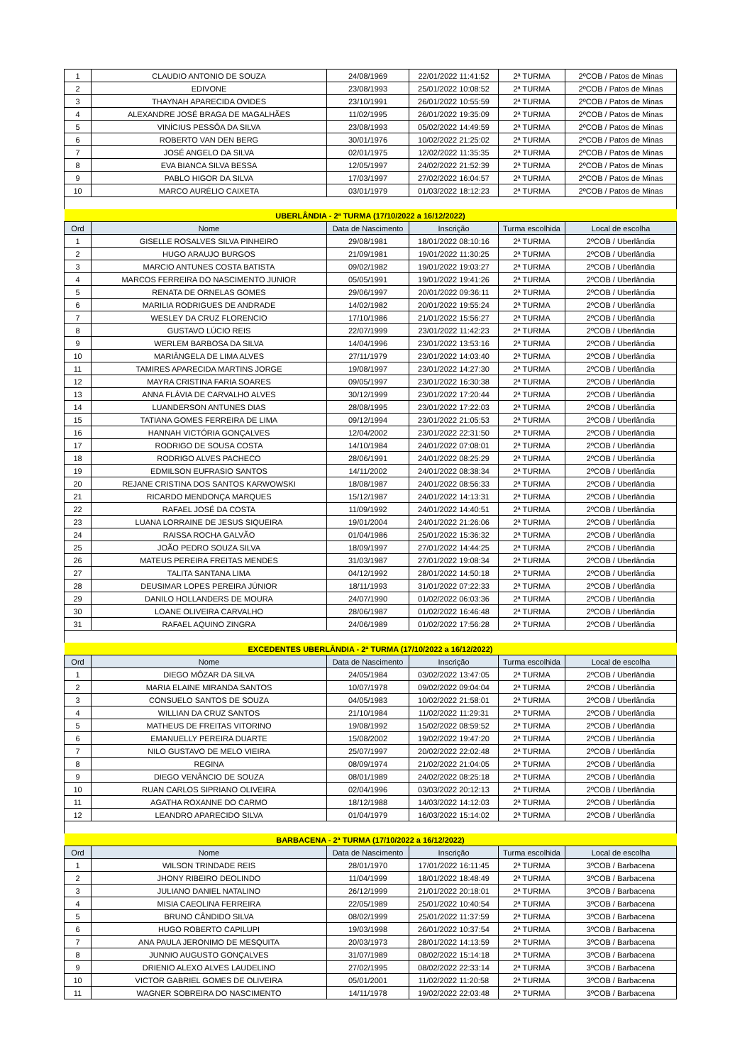| 1 | CLAUDIO ANTONIO DE SOUZA | 24/08/1969 | 22/01/2022 11:41:52 | 2ª TURMA | 2ºCOB / Patos de Minas |
| 2 | EDIVONE | 23/08/1993 | 25/01/2022 10:08:52 | 2ª TURMA | 2ºCOB / Patos de Minas |
| 3 | THAYNAH APARECIDA OVIDES | 23/10/1991 | 26/01/2022 10:55:59 | 2ª TURMA | 2ºCOB / Patos de Minas |
| 4 | ALEXANDRE JOSÉ BRAGA DE MAGALHÃES | 11/02/1995 | 26/01/2022 19:35:09 | 2ª TURMA | 2ºCOB / Patos de Minas |
| 5 | VINÍCIUS PESSÔA DA SILVA | 23/08/1993 | 05/02/2022 14:49:59 | 2ª TURMA | 2ºCOB / Patos de Minas |
| 6 | ROBERTO VAN DEN BERG | 30/01/1976 | 10/02/2022 21:25:02 | 2ª TURMA | 2ºCOB / Patos de Minas |
| 7 | JOSÉ ANGELO DA SILVA | 02/01/1975 | 12/02/2022 11:35:35 | 2ª TURMA | 2ºCOB / Patos de Minas |
| 8 | EVA BIANCA SILVA BESSA | 12/05/1997 | 24/02/2022 21:52:39 | 2ª TURMA | 2ºCOB / Patos de Minas |
| 9 | PABLO HIGOR DA SILVA | 17/03/1997 | 27/02/2022 16:04:57 | 2ª TURMA | 2ºCOB / Patos de Minas |
| 10 | MARCO AURÉLIO CAIXETA | 03/01/1979 | 01/03/2022 18:12:23 | 2ª TURMA | 2ºCOB / Patos de Minas |
| UBERLÂNDIA - 2ª TURMA (17/10/2022 a 16/12/2022) | | | | | |
| Ord | Nome | Data de Nascimento | Inscrição | Turma escolhida | Local de escolha |
| 1 | GISELLE ROSALVES SILVA PINHEIRO | 29/08/1981 | 18/01/2022 08:10:16 | 2ª TURMA | 2ºCOB / Uberlândia |
| 2 | HUGO ARAUJO BURGOS | 21/09/1981 | 19/01/2022 11:30:25 | 2ª TURMA | 2ºCOB / Uberlândia |
| 3 | MARCIO ANTUNES COSTA BATISTA | 09/02/1982 | 19/01/2022 19:03:27 | 2ª TURMA | 2ºCOB / Uberlândia |
| 4 | MARCOS FERREIRA DO NASCIMENTO JUNIOR | 05/05/1991 | 19/01/2022 19:41:26 | 2ª TURMA | 2ºCOB / Uberlândia |
| 5 | RENATA DE ORNELAS GOMES | 29/06/1997 | 20/01/2022 09:36:11 | 2ª TURMA | 2ºCOB / Uberlândia |
| 6 | MARILIA RODRIGUES DE ANDRADE | 14/02/1982 | 20/01/2022 19:55:24 | 2ª TURMA | 2ºCOB / Uberlândia |
| 7 | WESLEY DA CRUZ FLORENCIO | 17/10/1986 | 21/01/2022 15:56:27 | 2ª TURMA | 2ºCOB / Uberlândia |
| 8 | GUSTAVO LÚCIO REIS | 22/07/1999 | 23/01/2022 11:42:23 | 2ª TURMA | 2ºCOB / Uberlândia |
| 9 | WERLEM BARBOSA DA SILVA | 14/04/1996 | 23/01/2022 13:53:16 | 2ª TURMA | 2ºCOB / Uberlândia |
| 10 | MARIÂNGELA DE LIMA ALVES | 27/11/1979 | 23/01/2022 14:03:40 | 2ª TURMA | 2ºCOB / Uberlândia |
| 11 | TAMIRES APARECIDA MARTINS JORGE | 19/08/1997 | 23/01/2022 14:27:30 | 2ª TURMA | 2ºCOB / Uberlândia |
| 12 | MAYRA CRISTINA FARIA SOARES | 09/05/1997 | 23/01/2022 16:30:38 | 2ª TURMA | 2ºCOB / Uberlândia |
| 13 | ANNA FLÁVIA DE CARVALHO ALVES | 30/12/1999 | 23/01/2022 17:20:44 | 2ª TURMA | 2ºCOB / Uberlândia |
| 14 | LUANDERSON ANTUNES DIAS | 28/08/1995 | 23/01/2022 17:22:03 | 2ª TURMA | 2ºCOB / Uberlândia |
| 15 | TATIANA GOMES FERREIRA DE LIMA | 09/12/1994 | 23/01/2022 21:05:53 | 2ª TURMA | 2ºCOB / Uberlândia |
| 16 | HANNAH VICTÓRIA GONÇALVES | 12/04/2002 | 23/01/2022 22:31:50 | 2ª TURMA | 2ºCOB / Uberlândia |
| 17 | RODRIGO DE SOUSA COSTA | 14/10/1984 | 24/01/2022 07:08:01 | 2ª TURMA | 2ºCOB / Uberlândia |
| 18 | RODRIGO ALVES PACHECO | 28/06/1991 | 24/01/2022 08:25:29 | 2ª TURMA | 2ºCOB / Uberlândia |
| 19 | EDMILSON EUFRASIO SANTOS | 14/11/2002 | 24/01/2022 08:38:34 | 2ª TURMA | 2ºCOB / Uberlândia |
| 20 | REJANE CRISTINA DOS SANTOS KARWOWSKI | 18/08/1987 | 24/01/2022 08:56:33 | 2ª TURMA | 2ºCOB / Uberlândia |
| 21 | RICARDO MENDONÇA MARQUES | 15/12/1987 | 24/01/2022 14:13:31 | 2ª TURMA | 2ºCOB / Uberlândia |
| 22 | RAFAEL JOSÉ DA COSTA | 11/09/1992 | 24/01/2022 14:40:51 | 2ª TURMA | 2ºCOB / Uberlândia |
| 23 | LUANA LORRAINE DE JESUS SIQUEIRA | 19/01/2004 | 24/01/2022 21:26:06 | 2ª TURMA | 2ºCOB / Uberlândia |
| 24 | RAISSA ROCHA GALVÃO | 01/04/1986 | 25/01/2022 15:36:32 | 2ª TURMA | 2ºCOB / Uberlândia |
| 25 | JOÃO PEDRO SOUZA SILVA | 18/09/1997 | 27/01/2022 14:44:25 | 2ª TURMA | 2ºCOB / Uberlândia |
| 26 | MATEUS PEREIRA FREITAS MENDES | 31/03/1987 | 27/01/2022 19:08:34 | 2ª TURMA | 2ºCOB / Uberlândia |
| 27 | TALITA SANTANA LIMA | 04/12/1992 | 28/01/2022 14:50:18 | 2ª TURMA | 2ºCOB / Uberlândia |
| 28 | DEUSIMAR LOPES PEREIRA JÚNIOR | 18/11/1993 | 31/01/2022 07:22:33 | 2ª TURMA | 2ºCOB / Uberlândia |
| 29 | DANILO HOLLANDERS DE MOURA | 24/07/1990 | 01/02/2022 06:03:36 | 2ª TURMA | 2ºCOB / Uberlândia |
| 30 | LOANE OLIVEIRA CARVALHO | 28/06/1987 | 01/02/2022 16:46:48 | 2ª TURMA | 2ºCOB / Uberlândia |
| 31 | RAFAEL AQUINO ZINGRA | 24/06/1989 | 01/02/2022 17:56:28 | 2ª TURMA | 2ºCOB / Uberlândia |
| EXCEDENTES UBERLÂNDIA - 2ª TURMA (17/10/2022 a 16/12/2022) | | | | | |
| Ord | Nome | Data de Nascimento | Inscrição | Turma escolhida | Local de escolha |
| 1 | DIEGO MÔZAR DA SILVA | 24/05/1984 | 03/02/2022 13:47:05 | 2ª TURMA | 2ºCOB / Uberlândia |
| 2 | MARIA ELAINE MIRANDA SANTOS | 10/07/1978 | 09/02/2022 09:04:04 | 2ª TURMA | 2ºCOB / Uberlândia |
| 3 | CONSUELO SANTOS DE SOUZA | 04/05/1983 | 10/02/2022 21:58:01 | 2ª TURMA | 2ºCOB / Uberlândia |
| 4 | WILLIAN DA CRUZ SANTOS | 21/10/1984 | 11/02/2022 11:29:31 | 2ª TURMA | 2ºCOB / Uberlândia |
| 5 | MATHEUS DE FREITAS VITORINO | 19/08/1992 | 15/02/2022 08:59:52 | 2ª TURMA | 2ºCOB / Uberlândia |
| 6 | EMANUELLY PEREIRA DUARTE | 15/08/2002 | 19/02/2022 19:47:20 | 2ª TURMA | 2ºCOB / Uberlândia |
| 7 | NILO GUSTAVO DE MELO VIEIRA | 25/07/1997 | 20/02/2022 22:02:48 | 2ª TURMA | 2ºCOB / Uberlândia |
| 8 | REGINA | 08/09/1974 | 21/02/2022 21:04:05 | 2ª TURMA | 2ºCOB / Uberlândia |
| 9 | DIEGO VENÂNCIO DE SOUZA | 08/01/1989 | 24/02/2022 08:25:18 | 2ª TURMA | 2ºCOB / Uberlândia |
| 10 | RUAN CARLOS SIPRIANO OLIVEIRA | 02/04/1996 | 03/03/2022 20:12:13 | 2ª TURMA | 2ºCOB / Uberlândia |
| 11 | AGATHA ROXANNE DO CARMO | 18/12/1988 | 14/03/2022 14:12:03 | 2ª TURMA | 2ºCOB / Uberlândia |
| 12 | LEANDRO APARECIDO SILVA | 01/04/1979 | 16/03/2022 15:14:02 | 2ª TURMA | 2ºCOB / Uberlândia |
| BARBACENA - 2ª TURMA (17/10/2022 a 16/12/2022) | | | | | |
| Ord | Nome | Data de Nascimento | Inscrição | Turma escolhida | Local de escolha |
| 1 | WILSON TRINDADE REIS | 28/01/1970 | 17/01/2022 16:11:45 | 2ª TURMA | 3ºCOB / Barbacena |
| 2 | JHONY RIBEIRO DEOLINDO | 11/04/1999 | 18/01/2022 18:48:49 | 2ª TURMA | 3ºCOB / Barbacena |
| 3 | JULIANO DANIEL NATALINO | 26/12/1999 | 21/01/2022 20:18:01 | 2ª TURMA | 3ºCOB / Barbacena |
| 4 | MISIA CAEOLINA FERREIRA | 22/05/1989 | 25/01/2022 10:40:54 | 2ª TURMA | 3ºCOB / Barbacena |
| 5 | BRUNO CÂNDIDO SILVA | 08/02/1999 | 25/01/2022 11:37:59 | 2ª TURMA | 3ºCOB / Barbacena |
| 6 | HUGO ROBERTO CAPILUPI | 19/03/1998 | 26/01/2022 10:37:54 | 2ª TURMA | 3ºCOB / Barbacena |
| 7 | ANA PAULA JERONIMO DE MESQUITA | 20/03/1973 | 28/01/2022 14:13:59 | 2ª TURMA | 3ºCOB / Barbacena |
| 8 | JUNNIO AUGUSTO GONÇALVES | 31/07/1989 | 08/02/2022 15:14:18 | 2ª TURMA | 3ºCOB / Barbacena |
| 9 | DRIENIO ALEXO ALVES LAUDELINO | 27/02/1995 | 08/02/2022 22:33:14 | 2ª TURMA | 3ºCOB / Barbacena |
| 10 | VICTOR GABRIEL GOMES DE OLIVEIRA | 05/01/2001 | 11/02/2022 11:20:58 | 2ª TURMA | 3ºCOB / Barbacena |
| 11 | WAGNER SOBREIRA DO NASCIMENTO | 14/11/1978 | 19/02/2022 22:03:48 | 2ª TURMA | 3ºCOB / Barbacena |